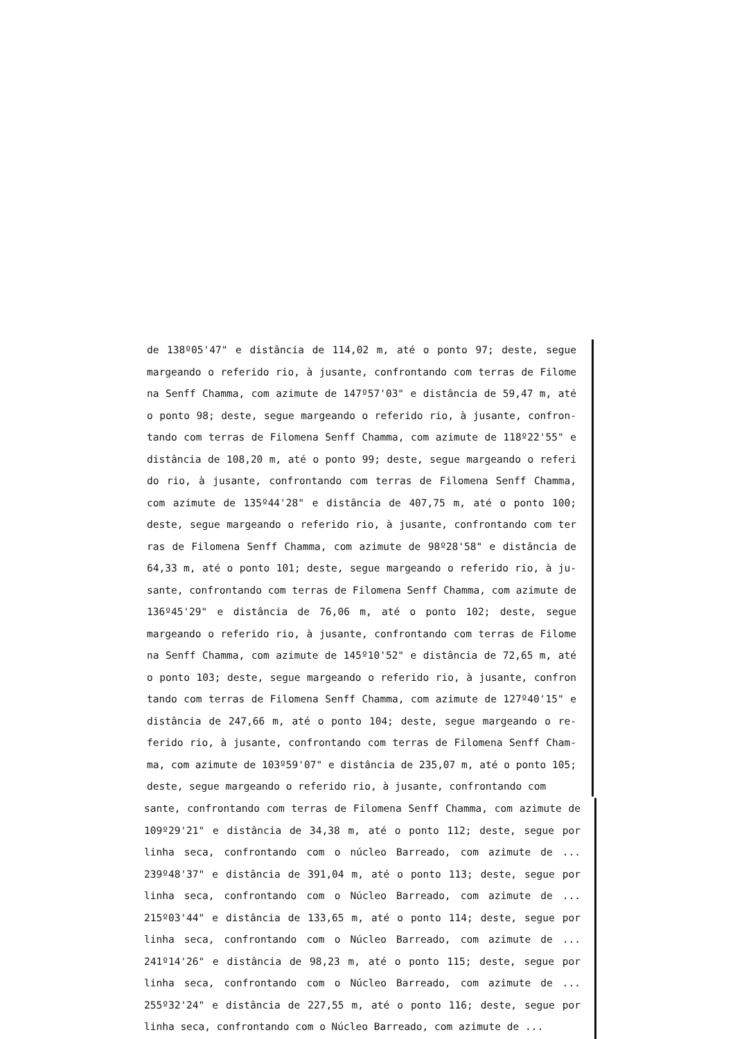de 138º05'47" e distância de 114,02 m, até o ponto 97; deste, segue margeando o referido rio, à jusante, confrontando com terras de Filome na Senff Chamma, com azimute de 147º57'03" e distância de 59,47 m, até o ponto 98; deste, segue margeando o referido rio, à jusante, confron- tando com terras de Filomena Senff Chamma, com azimute de 118º22'55" e distância de 108,20 m, até o ponto 99; deste, segue margeando o referi do rio, à jusante, confrontando com terras de Filomena Senff Chamma, com azimute de 135º44'28" e distância de 407,75 m, até o ponto 100; deste, segue margeando o referido rio, à jusante, confrontando com ter ras de Filomena Senff Chamma, com azimute de 98º28'58" e distância de 64,33 m, até o ponto 101; deste, segue margeando o referido rio, à ju- sante, confrontando com terras de Filomena Senff Chamma, com azimute de 136º45'29" e distância de 76,06 m, até o ponto 102; deste, segue margeando o referido rio, à jusante, confrontando com terras de Filome na Senff Chamma, com azimute de 145º10'52" e distância de 72,65 m, até o ponto 103; deste, segue margeando o referido rio, à jusante, confron tando com terras de Filomena Senff Chamma, com azimute de 127º40'15" e distância de 247,66 m, até o ponto 104; deste, segue margeando o re- ferido rio, à jusante, confrontando com terras de Filomena Senff Cham- ma, com azimute de 103º59'07" e distância de 235,07 m, até o ponto 105; deste, segue margeando o referido rio, à jusante, confrontando com
sante, confrontando com terras de Filomena Senff Chamma, com azimute de 109º29'21" e distância de 34,38 m, até o ponto 112; deste, segue por linha seca, confrontando com o núcleo Barreado, com azimute de ... 239º48'37" e distância de 391,04 m, até o ponto 113; deste, segue por linha seca, confrontando com o Núcleo Barreado, com azimute de ... 215º03'44" e distância de 133,65 m, até o ponto 114; deste, segue por linha seca, confrontando com o Núcleo Barreado, com azimute de ... 241º14'26" e distância de 98,23 m, até o ponto 115; deste, segue por linha seca, confrontando com o Núcleo Barreado, com azimute de ... 255º32'24" e distância de 227,55 m, até o ponto 116; deste, segue por linha seca, confrontando com o Núcleo Barreado, com azimute de ...